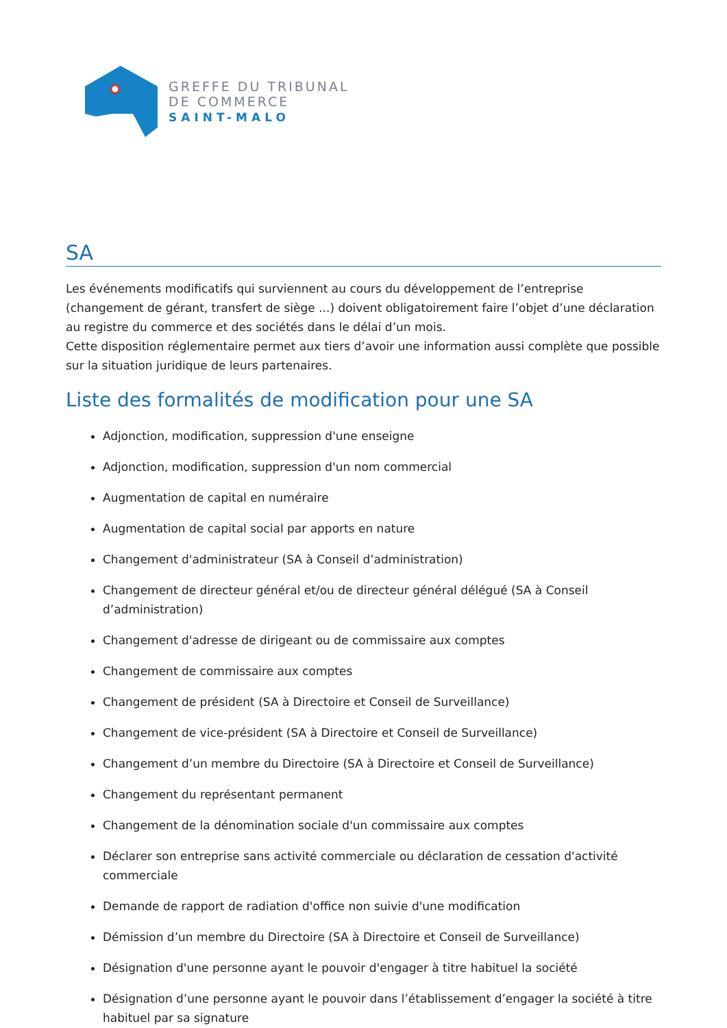GREFFE DU TRIBUNAL
DE COMMERCE
SAINT-MALO
SA
Les événements modificatifs qui surviennent au cours du développement de l’entreprise (changement de gérant, transfert de siège ...) doivent obligatoirement faire l’objet d’une déclaration au registre du commerce et des sociétés dans le délai d’un mois.
Cette disposition réglementaire permet aux tiers d’avoir une information aussi complète que possible sur la situation juridique de leurs partenaires.
Liste des formalités de modification pour une SA
Adjonction, modification, suppression d'une enseigne
Adjonction, modification, suppression d'un nom commercial
Augmentation de capital en numéraire
Augmentation de capital social par apports en nature
Changement d'administrateur (SA à Conseil d’administration)
Changement de directeur général et/ou de directeur général délégué (SA à Conseil d’administration)
Changement d'adresse de dirigeant ou de commissaire aux comptes
Changement de commissaire aux comptes
Changement de président (SA à Directoire et Conseil de Surveillance)
Changement de vice-président (SA à Directoire et Conseil de Surveillance)
Changement d’un membre du Directoire (SA à Directoire et Conseil de Surveillance)
Changement du représentant permanent
Changement de la dénomination sociale d'un commissaire aux comptes
Déclarer son entreprise sans activité commerciale ou déclaration de cessation d'activité commerciale
Demande de rapport de radiation d'office non suivie d'une modification
Démission d’un membre du Directoire (SA à Directoire et Conseil de Surveillance)
Désignation d'une personne ayant le pouvoir d'engager à titre habituel la société
Désignation d’une personne ayant le pouvoir dans l’établissement d’engager la société à titre habituel par sa signature